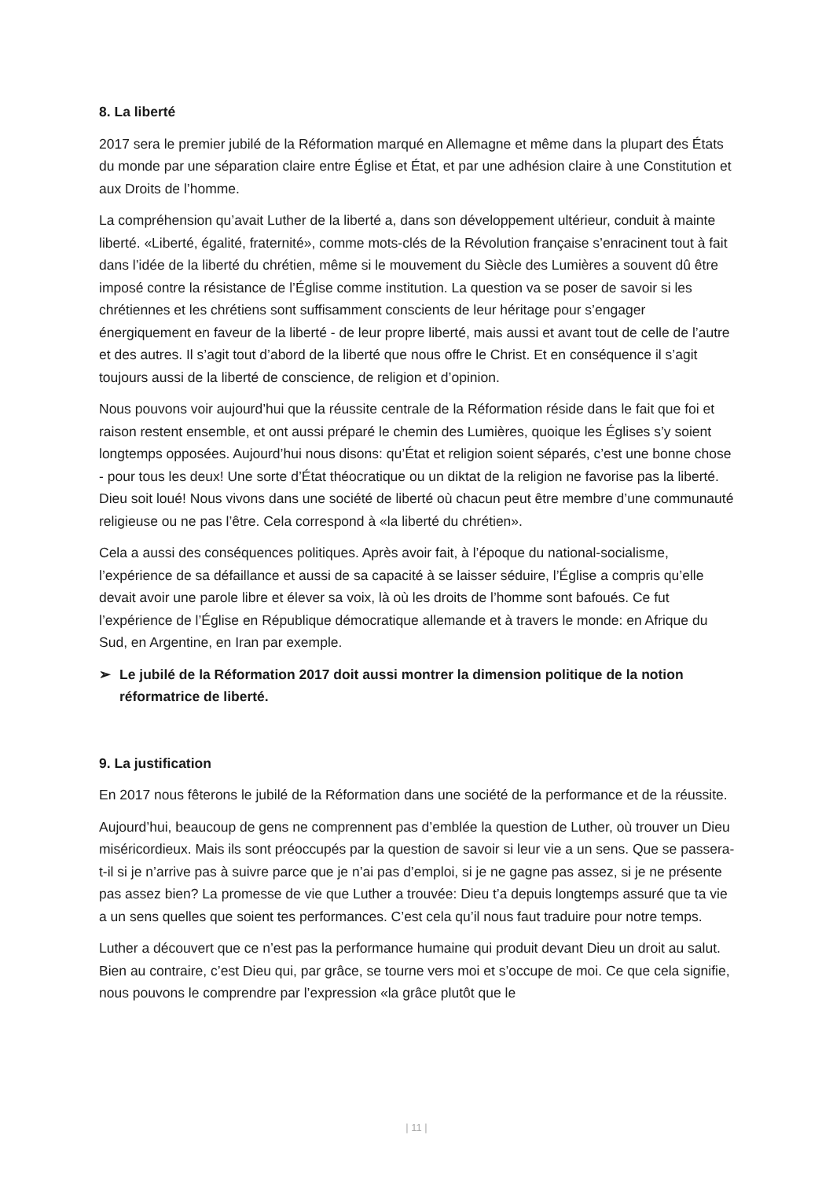8. La liberté
2017 sera le premier jubilé de la Réformation marqué en Allemagne et même dans la plupart des États du monde par une séparation claire entre Église et État, et par une adhésion claire à une Constitution et aux Droits de l’homme.
La compréhension qu’avait Luther de la liberté a, dans son développement ultérieur, conduit à mainte liberté. «Liberté, égalité, fraternité», comme mots-clés de la Révolution française s’enracinent tout à fait dans l’idée de la liberté du chrétien, même si le mouvement du Siècle des Lumières a souvent dû être imposé contre la résistance de l’Église comme institution. La question va se poser de savoir si les chrétiennes et les chrétiens sont suffisamment conscients de leur héritage pour s’engager énergiquement en faveur de la liberté - de leur propre liberté, mais aussi et avant tout de celle de l’autre et des autres. Il s’agit tout d’abord de la liberté que nous offre le Christ. Et en conséquence il s’agit toujours aussi de la liberté de conscience, de religion et d’opinion.
Nous pouvons voir aujourd’hui que la réussite centrale de la Réformation réside dans le fait que foi et raison restent ensemble, et ont aussi préparé le chemin des Lumières, quoique les Églises s’y soient longtemps opposées. Aujourd’hui nous disons: qu’État et religion soient séparés, c’est une bonne chose - pour tous les deux! Une sorte d’État théocratique ou un diktat de la religion ne favorise pas la liberté. Dieu soit loué! Nous vivons dans une société de liberté où chacun peut être membre d’une communauté religieuse ou ne pas l’être. Cela correspond à «la liberté du chrétien».
Cela a aussi des conséquences politiques. Après avoir fait, à l’époque du national-socialisme, l’expérience de sa défaillance et aussi de sa capacité à se laisser séduire, l’Église a compris qu’elle devait avoir une parole libre et élever sa voix, là où les droits de l’homme sont bafoués. Ce fut l’expérience de l’Église en République démocratique allemande et à travers le monde: en Afrique du Sud, en Argentine, en Iran par exemple.
➢ Le jubilé de la Réformation 2017 doit aussi montrer la dimension politique de la notion réformatrice de liberté.
9. La justification
En 2017 nous fêterons le jubilé de la Réformation dans une société de la performance et de la réussite.
Aujourd’hui, beaucoup de gens ne comprennent pas d’emblée la question de Luther, où trouver un Dieu miséricordieux. Mais ils sont préoccupés par la question de savoir si leur vie a un sens. Que se passera-t-il si je n’arrive pas à suivre parce que je n’ai pas d’emploi, si je ne gagne pas assez, si je ne présente pas assez bien? La promesse de vie que Luther a trouvée: Dieu t’a depuis longtemps assuré que ta vie a un sens quelles que soient tes performances. C’est cela qu’il nous faut traduire pour notre temps.
Luther a découvert que ce n’est pas la performance humaine qui produit devant Dieu un droit au salut. Bien au contraire, c’est Dieu qui, par grâce, se tourne vers moi et s’occupe de moi. Ce que cela signifie, nous pouvons le comprendre par l’expression «la grâce plutôt que le
| 11 |